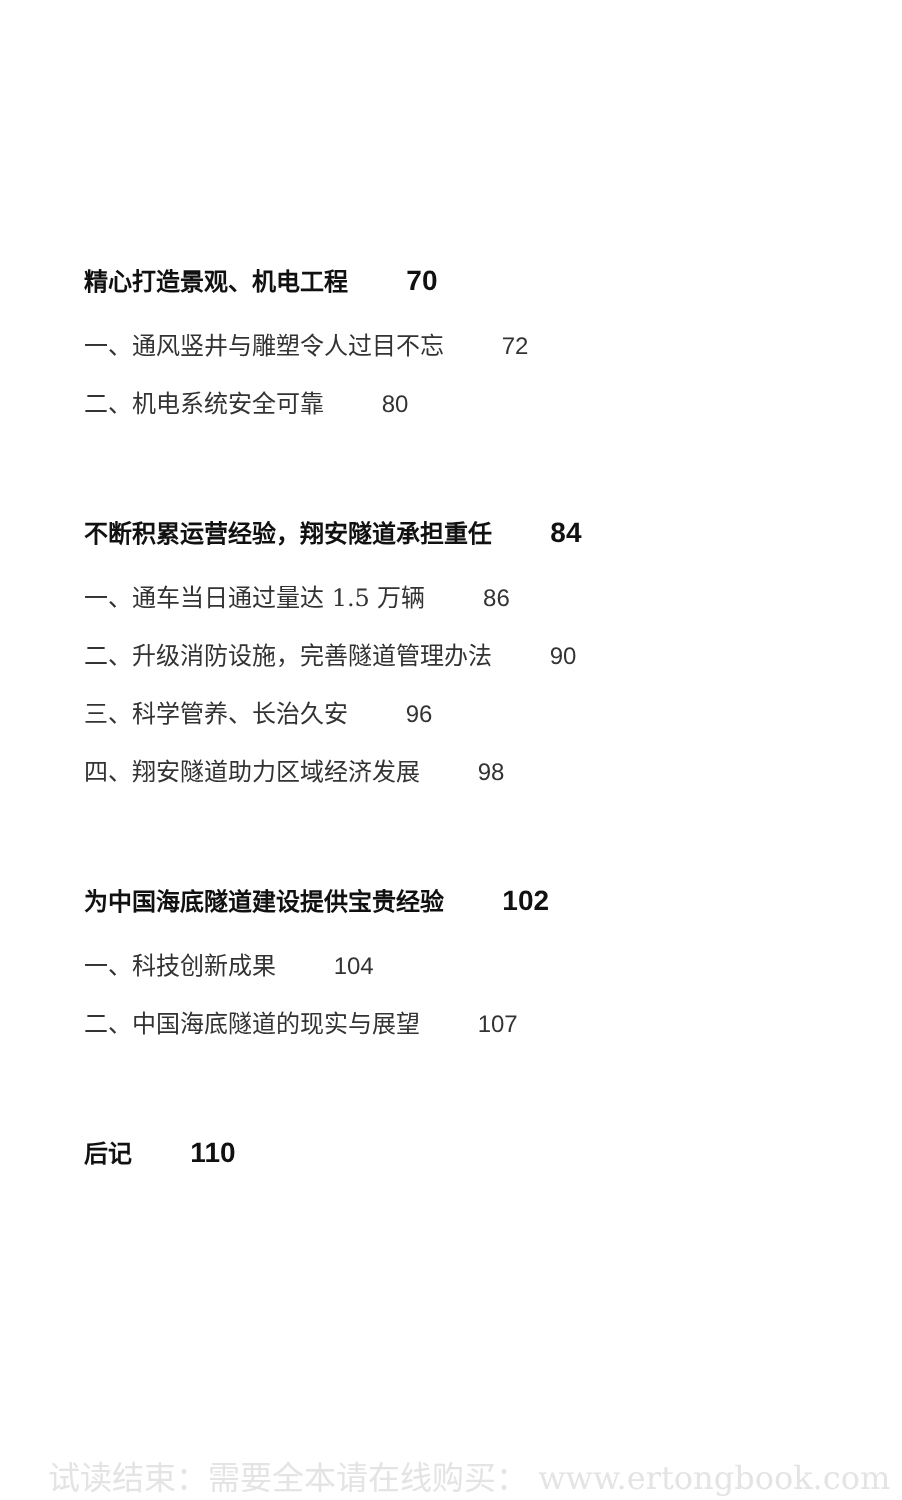精心打造景观、机电工程 70
一、通风竖井与雕塑令人过目不忘 72
二、机电系统安全可靠 80
不断积累运营经验，翔安隧道承担重任 84
一、通车当日通过量达 1.5 万辆 86
二、升级消防设施，完善隧道管理办法 90
三、科学管养、长治久安 96
四、翔安隧道助力区域经济发展 98
为中国海底隧道建设提供宝贵经验 102
一、科技创新成果 104
二、中国海底隧道的现实与展望 107
后记 110
试读结束：需要全本请在线购买： www.ertongbook.com